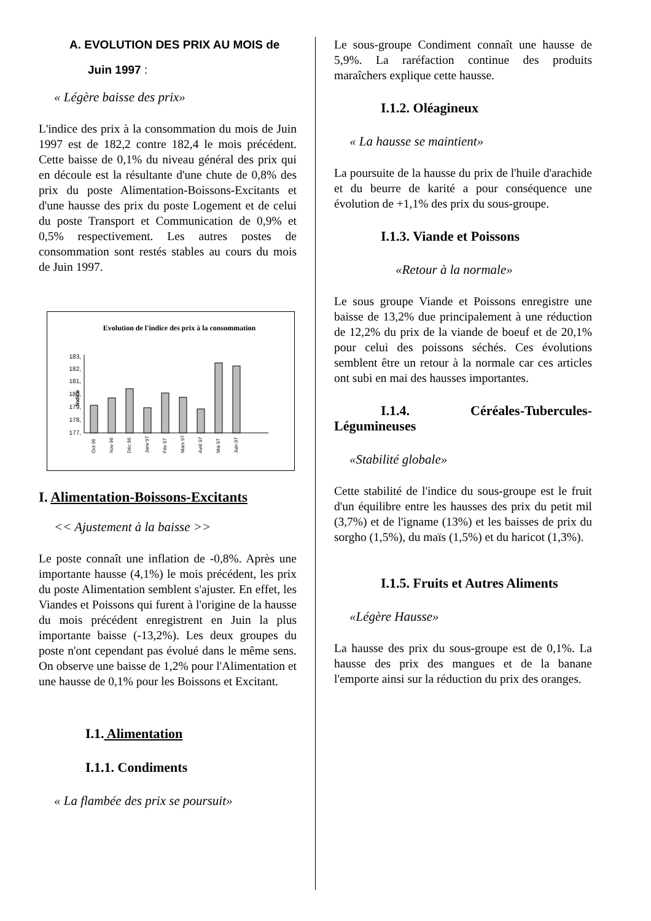A. EVOLUTION DES PRIX AU MOIS de
Juin 1997 :
« Légère baisse des prix»
L'indice des prix à la consommation du mois de Juin 1997 est de 182,2 contre 182,4 le mois précédent. Cette baisse de 0,1% du niveau général des prix qui en découle est la résultante d'une chute de 0,8% des prix du poste Alimentation-Boissons-Excitants et d'une hausse des prix du poste Logement et de celui du poste Transport et Communication de 0,9% et 0,5% respectivement. Les autres postes de consommation sont restés stables au cours du mois de Juin 1997.
Evolution de l'indice des prix à la consommation
183,
182,
181,
180,
179,
178,
177,
Indice
Oct 96
Nov 96
Déc 96
Janv 97
Fév 97
Mars 97
Avril 97
Mai 97
Juin 97
I. Alimentation-Boissons-Excitants
<< Ajustement à la baisse >>
Le poste connaît une inflation de -0,8%. Après une importante hausse (4,1%) le mois précédent, les prix du poste Alimentation semblent s'ajuster. En effet, les Viandes et Poissons qui furent à l'origine de la hausse du mois précédent enregistrent en Juin la plus importante baisse (-13,2%). Les deux groupes du poste n'ont cependant pas évolué dans le même sens. On observe une baisse de 1,2% pour l'Alimentation et une hausse de 0,1% pour les Boissons et Excitant.
I.1. Alimentation
I.1.1. Condiments
« La flambée des prix se poursuit»
Le sous-groupe Condiment connaît une hausse de 5,9%. La raréfaction continue des produits maraîchers explique cette hausse.
I.1.2. Oléagineux
« La hausse se maintient»
La poursuite de la hausse du prix de l'huile d'arachide et du beurre de karité a pour conséquence une évolution de +1,1% des prix du sous-groupe.
I.1.3. Viande et Poissons
«Retour à la normale»
Le sous groupe Viande et Poissons enregistre une baisse de 13,2% due principalement à une réduction de 12,2% du prix de la viande de boeuf et de 20,1% pour celui des poissons séchés. Ces évolutions semblent être un retour à la normale car ces articles ont subi en mai des hausses importantes.
I.1.4. Céréales-Tubercules-Légumineuses
«Stabilité globale»
Cette stabilité de l'indice du sous-groupe est le fruit d'un équilibre entre les hausses des prix du petit mil (3,7%) et de l'igname (13%) et les baisses de prix du sorgho (1,5%), du maïs (1,5%) et du haricot (1,3%).
I.1.5. Fruits et Autres Aliments
«Légère Hausse»
La hausse des prix du sous-groupe est de 0,1%. La hausse des prix des mangues et de la banane l'emporte ainsi sur la réduction du prix des oranges.